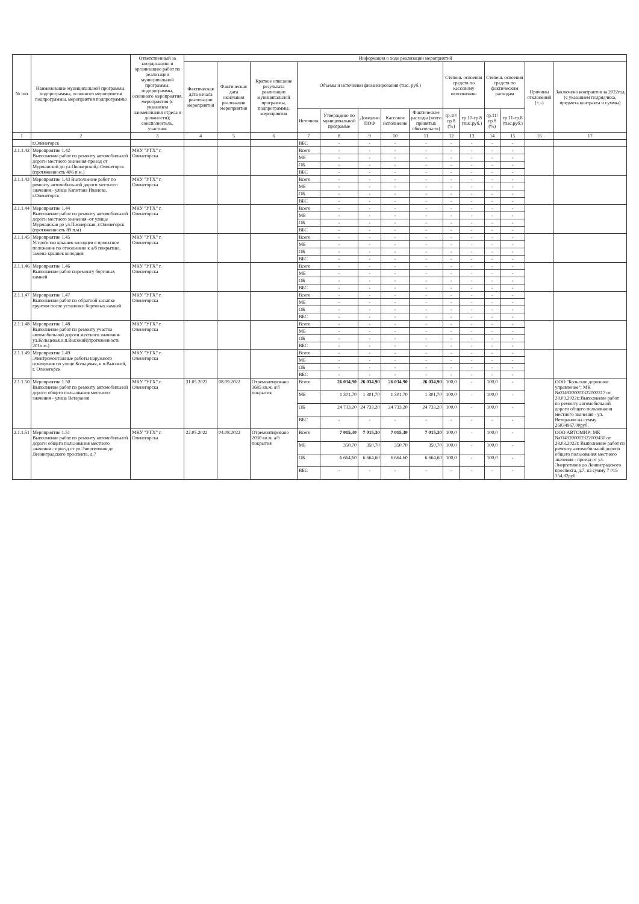| № п/п | Наименование муниципальной программы, подпрограммы, основного мероприятия подпрограммы, мероприятия подпрограммы | Ответственный за координацию и организацию работ по реализации муниципальной программы, подпрограммы, основного мероприятия, мероприятия (с указанием наименования отдела и должности); соисполнитель, участник | Информация о ходе реализации мероприятий | | | | | | | | | | | | | |
| --- | --- | --- | --- | --- | --- | --- | --- | --- | --- | --- | --- | --- | --- | --- | --- | --- |
| | | | Фактическая дата начала реализации мероприятия | Фактическая дата окончания реализации мероприятия | Краткое описание результата реализации муниципальной программы, подпрограммы, мероприятия | Объемы и источники финансирования (тыс. руб.) | | | | | Степень освоения средств по кассовому исполнению | | Степень освоения средств по фактическим расходам | | Причины отклонений (+,-) | Заключено контрактов за 2022год (с указанием подрядчика, предмета контракта и суммы) |
| | | | | | | Источник | Утверждено по муниципальной программе | Доведено ПОФ | Кассовое исполнение | Фактические расходы (всего принятых обязательств) | гр.10/гр.8 (%) | гр.10-гр.8 (тыс.руб.) | гр.11/гр.8 (%) | гр.11-гр.8 (тыс.руб.) | | |
| 1 | 2 | 3 | 4 | 5 | 6 | 7 | 8 | 9 | 10 | 11 | 12 | 13 | 14 | 15 | 16 | 17 |
| | г.Оленегорск | | | | | ВБС | - | - | - | - | - | - | - | - | | |
| 2.1.1.42 | Мероприятие 1.42 Выполнение работ по ремонту автомобильной дороги местного значения-проезд от Мурманской до ул.Пионерской,г.Оленегорск (протяженность 406 п.м.) | МКУ "УГХ" г. Оленегорска | | | | Всего | - | - | - | - | - | - | - | - | | |
| | | | | | | МБ | - | - | - | - | - | - | - | - | | |
| | | | | | | ОБ | - | - | - | - | - | - | - | - | | |
| | | | | | | ВБС | - | - | - | - | - | - | - | - | | |
| 2.1.1.43 | Мероприятие 1.43 Выполнение работ по ремонту автомобильной дороги местного значения - улица Капитана Иванова, г.Оленегорск | МКУ "УГХ" г. Оленегорска | | | | Всего | - | - | - | - | - | - | - | - | | |
| | | | | | | МБ | - | - | - | - | - | - | - | - | | |
| | | | | | | ОБ | - | - | - | - | - | - | - | - | | |
| | | | | | | ВБС | - | - | - | - | - | - | - | - | | |
| 2.1.1.44 | Мероприятие 1.44 Выполнение работ по ремонту автомобильной дороги местного значения -от улицы Мурманская до ул.Пионерская, г.Оленегорск (протяженность 89 п.м) | МКУ "УГХ" г. Оленегорска | | | | Всего | - | - | - | - | - | - | - | - | | |
| | | | | | | МБ | - | - | - | - | - | - | - | - | | |
| | | | | | | ОБ | - | - | - | - | - | - | - | - | | |
| | | | | | | ВБС | - | - | - | - | - | - | - | - | | |
| 2.1.1.45 | Мероприятие 1.45 Устройство крышек колодцев в проектное положение по отношению к а/б покрытию, замена крышек колодцев | МКУ "УГХ" г. Оленегорска | | | | Всего | - | - | - | - | - | - | - | - | | |
| | | | | | | МБ | - | - | - | - | - | - | - | - | | |
| | | | | | | ОБ | - | - | - | - | - | - | - | - | | |
| | | | | | | ВБС | - | - | - | - | - | - | - | - | | |
| 2.1.1.46 | Мероприятие 1.46 Выполнение работ поремонту бортовых камней | МКУ "УГХ" г. Оленегорска | | | | Всего | - | - | - | - | - | - | - | - | | |
| | | | | | | МБ | - | - | - | - | - | - | - | - | | |
| | | | | | | ОБ | - | - | - | - | - | - | - | - | | |
| | | | | | | ВБС | - | - | - | - | - | - | - | - | | |
| 2.1.1.47 | Мероприятие 1.47 Выполнение работ по обратной засыпке грунтом после установки бортовых камней | МКУ "УГХ" г. Оленегорска | | | | Всего | - | - | - | - | - | - | - | - | | |
| | | | | | | МБ | - | - | - | - | - | - | - | - | | |
| | | | | | | ОБ | - | - | - | - | - | - | - | - | | |
| | | | | | | ВБС | - | - | - | - | - | - | - | - | | |
| 2.1.1.48 | Мероприятие 1.48 Выполнение работ по ремонту участка автомобильной дороги местного значения-ул.Кольцевая,н.п.Высокий(протяженность 201п.м.) | МКУ "УГХ" г. Оленегорска | | | | Всего | - | - | - | - | - | - | - | - | | |
| | | | | | | МБ | - | - | - | - | - | - | - | - | | |
| | | | | | | ОБ | - | - | - | - | - | - | - | - | | |
| | | | | | | ВБС | - | - | - | - | - | - | - | - | | |
| 2.1.1.49 | Мероприятие 1.49 Электромонтажные работы наружного освещения по улице Кольцевая, н.п.Высокий, г. Оленегорск | МКУ "УГХ" г. Оленегорска | | | | Всего | - | - | - | - | - | - | - | - | | |
| | | | | | | МБ | - | - | - | - | - | - | - | - | | |
| | | | | | | ОБ | - | - | - | - | - | - | - | - | | |
| | | | | | | ВБС | - | - | - | - | - | - | - | - | | |
| 2.1.1.50 | Мероприятие 1.50 Выполнение работ по ремонту автомобильной дороги общего пользования местного значения - улица Ветеранов | МКУ "УГХ" г. Оленегорска | 31.05.2022 | 08.09.2022 | Отремонтировано 3685 кв.м. а/б покрытия | Всего | 26 034,90 | 26 034,90 | 26 034,90 | 26 034,90 | 100,0 | - | 100,0 | - | | ООО "Кольское дорожное управление": МК №0149200002322000317 от 28.03.2022г.:Выполнение работ по ремонту автомобильной дороги общего пользования местного значения - ул. Ветеранов на сумму 26034967,00руб. |
| | | | | | | МБ | 1 301,70 | 1 301,70 | 1 301,70 | 1 301,70 | 100,0 | - | 100,0 | - | | |
| | | | | | | ОБ | 24 733,20 | 24 733,20 | 24 733,20 | 24 733,20 | 100,0 | - | 100,0 | - | | |
| | | | | | | ВБС | - | - | - | - | - | - | - | - | | |
| 2.1.1.51 | Мероприятие 1.51 Выполнение работ по ремонту автомобильной дороги общего пользования местного значения - проезд от ул.Энергетиков до Ленинградского проспекта, д.7 | МКУ "УГХ" г. Оленегорска | 22.05.2022 | 04.08.2022 | Отремонтировано 2030 кв.м. а/б покрытия | Всего | 7 015,30 | 7 015,30 | 7 015,30 | 7 015,30 | 100,0 | - | 100,0 | - | | ООО АВТОМИР: МК №0149200002322000430 от 28.03.2022г. Выполнение работ по ремонту автомобильной дороги общего пользования местного значения - проезд от ул. Энергетиков до Ленинградского проспекта, д.7, на сумму 7 015 354,82руб. |
| | | | | | | МБ | 350,70 | 350,70 | 350,70 | 350,70 | 100,0 | - | 100,0 | - | | |
| | | | | | | ОБ | 6 664,60 | 6 664,60 | 6 664,60 | 6 664,60 | 100,0 | - | 100,0 | - | | |
| | | | | | | ВБС | - | - | - | - | - | - | - | - | | |